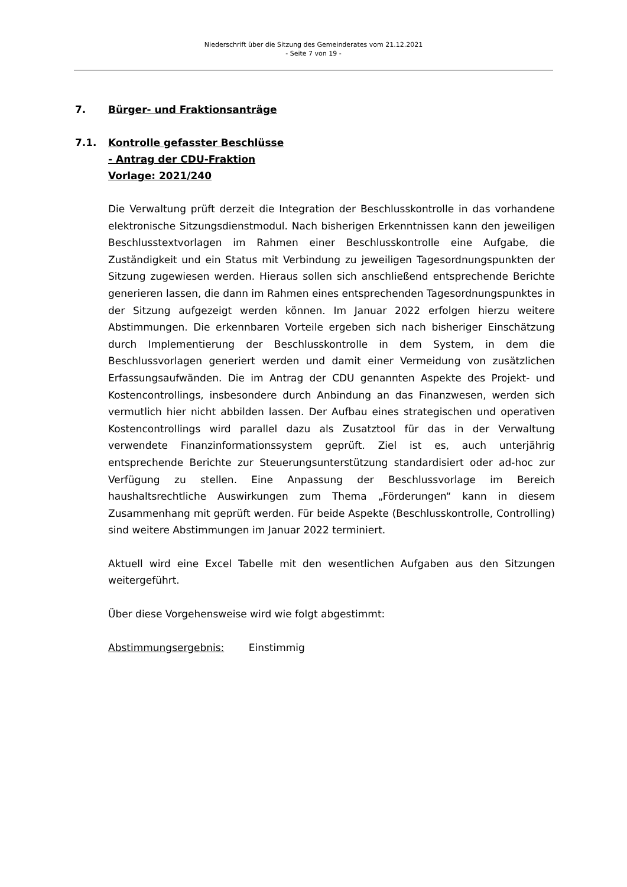Niederschrift über die Sitzung des Gemeinderates vom 21.12.2021
- Seite 7 von 19 -
7. Bürger- und Fraktionsanträge
7.1. Kontrolle gefasster Beschlüsse
- Antrag der CDU-Fraktion
Vorlage: 2021/240
Die Verwaltung prüft derzeit die Integration der Beschlusskontrolle in das vorhandene elektronische Sitzungsdienstmodul. Nach bisherigen Erkenntnissen kann den jeweiligen Beschlusstextvorlagen im Rahmen einer Beschlusskontrolle eine Aufgabe, die Zuständigkeit und ein Status mit Verbindung zu jeweiligen Tagesordnungspunkten der Sitzung zugewiesen werden. Hieraus sollen sich anschließend entsprechende Berichte generieren lassen, die dann im Rahmen eines entsprechenden Tagesordnungspunktes in der Sitzung aufgezeigt werden können. Im Januar 2022 erfolgen hierzu weitere Abstimmungen. Die erkennbaren Vorteile ergeben sich nach bisheriger Einschätzung durch Implementierung der Beschlusskontrolle in dem System, in dem die Beschlussvorlagen generiert werden und damit einer Vermeidung von zusätzlichen Erfassungsaufwänden. Die im Antrag der CDU genannten Aspekte des Projekt- und Kostencontrollings, insbesondere durch Anbindung an das Finanzwesen, werden sich vermutlich hier nicht abbilden lassen. Der Aufbau eines strategischen und operativen Kostencontrollings wird parallel dazu als Zusatztool für das in der Verwaltung verwendete Finanzinformationssystem geprüft. Ziel ist es, auch unterjährig entsprechende Berichte zur Steuerungsunterstützung standardisiert oder ad-hoc zur Verfügung zu stellen. Eine Anpassung der Beschlussvorlage im Bereich haushaltsrechtliche Auswirkungen zum Thema „Förderungen“ kann in diesem Zusammenhang mit geprüft werden. Für beide Aspekte (Beschlusskontrolle, Controlling) sind weitere Abstimmungen im Januar 2022 terminiert.
Aktuell wird eine Excel Tabelle mit den wesentlichen Aufgaben aus den Sitzungen weitergeführt.
Über diese Vorgehensweise wird wie folgt abgestimmt:
Abstimmungsergebnis: Einstimmig